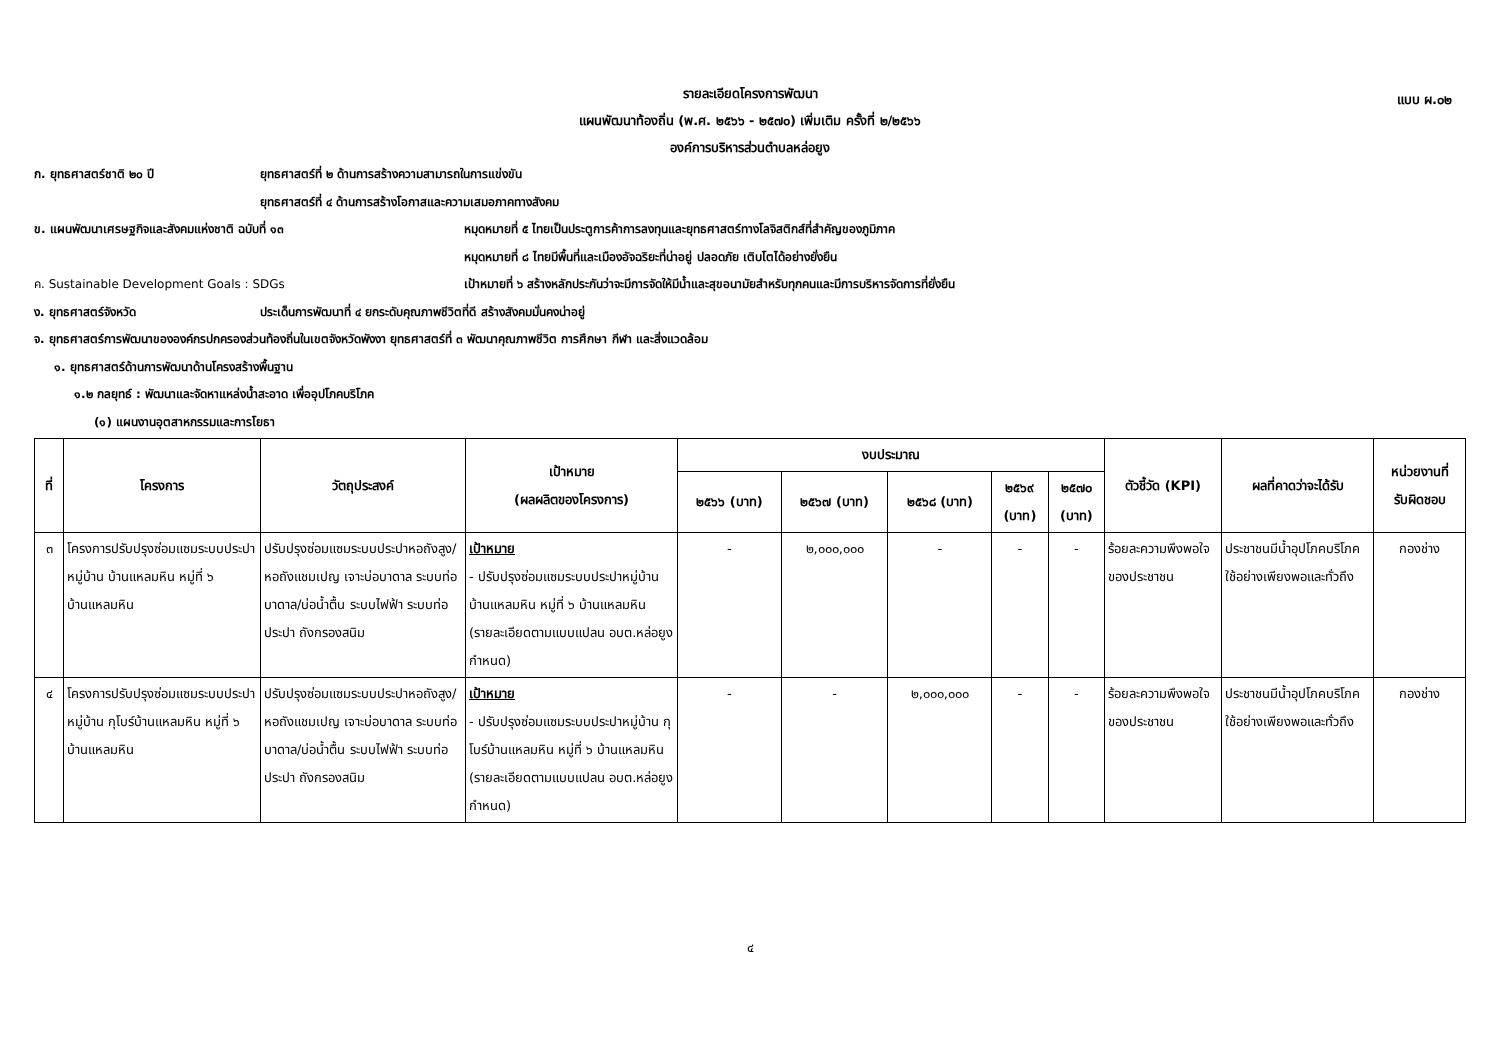แบบ ผ.๐๒
รายละเอียดโครงการพัฒนา
แผนพัฒนาท้องถิ่น (พ.ศ. ๒๕๖๖ - ๒๕๗๐) เพิ่มเติม ครั้งที่ ๒/๒๕๖๖
องค์การบริหารส่วนตำบลหล่อยูง
ก. ยุทธศาสตร์ชาติ ๒๐ ปี ยุทธศาสตร์ที่ ๒ ด้านการสร้างความสามารถในการแข่งขัน
ยุทธศาสตร์ที่ ๔ ด้านการสร้างโอกาสและความเสมอภาคทางสังคม
ข. แผนพัฒนาเศรษฐกิจและสังคมแห่งชาติ ฉบับที่ ๑๓ หมุดหมายที่ ๕ ไทยเป็นประตูการค้าการลงทุนและยุทธศาสตร์ทางโลจิสติกส์ที่สำคัญของภูมิภาค
หมุดหมายที่ ๘ ไทยมีพื้นที่และเมืองอัจฉริยะที่น่าอยู่ ปลอดภัย เติบโตได้อย่างยั่งยืน
ค. Sustainable Development Goals : SDGs เป้าหมายที่ ๖ สร้างหลักประกันว่าจะมีการจัดให้มีน้ำและสุขอนามัยสำหรับทุกคนและมีการบริหารจัดการที่ยั่งยืน
ง. ยุทธศาสตร์จังหวัด ประเด็นการพัฒนาที่ ๔ ยกระดับคุณภาพชีวิตที่ดี สร้างสังคมมั่นคงน่าอยู่
จ. ยุทธศาสตร์การพัฒนาขององค์กรปกครองส่วนท้องถิ่นในเขตจังหวัดพังงา ยุทธศาสตร์ที่ ๓ พัฒนาคุณภาพชีวิต การศึกษา กีฬา และสิ่งแวดล้อม
๑. ยุทธศาสตร์ด้านการพัฒนาด้านโครงสร้างพื้นฐาน
๑.๒ กลยุทธ์ : พัฒนาและจัดหาแหล่งน้ำสะอาด เพื่ออุปโภคบริโภค
(๑) แผนงานอุตสาหกรรมและการโยธา
| ที่ | โครงการ | วัตถุประสงค์ | เป้าหมาย (ผลผลิตของโครงการ) | งบประมาณ | | | | | ตัวชี้วัด (KPI) | ผลที่คาดว่าจะได้รับ | หน่วยงานที่ รับผิดชอบ |
| --- | --- | --- | --- | --- | --- | --- | --- | --- | --- | --- | --- |
| | | | | ๒๕๖๖ (บาท) | ๒๕๖๗ (บาท) | ๒๕๖๘ (บาท) | ๒๕๖๙ (บาท) | ๒๕๗๐ (บาท) | | | |
| ๓ | โครงการปรับปรุงซ่อมแซมระบบประปาหมู่บ้าน บ้านแหลมหิน หมู่ที่ ๖ บ้านแหลมหิน | ปรับปรุงซ่อมแซมระบบประปาหอถังสูง/หอถังแชมเปญ เจาะบ่อบาดาล ระบบท่อบาดาล/บ่อน้ำตื้น ระบบไฟฟ้า ระบบท่อประปา ถังกรองสนิม | เป้าหมาย - ปรับปรุงซ่อมแซมระบบประปาหมู่บ้าน บ้านแหลมหิน หมู่ที่ ๖ บ้านแหลมหิน (รายละเอียดตามแบบแปลน อบต.หล่อยูงกำหนด) | - | ๒,๐๐๐,๐๐๐ | - | - | - | ร้อยละความพึงพอใจของประชาชน | ประชาชนมีน้ำอุปโภคบริโภคใช้อย่างเพียงพอและทั่วถึง | กองช่าง |
| ๔ | โครงการปรับปรุงซ่อมแซมระบบประปาหมู่บ้าน กุโบร์บ้านแหลมหิน หมู่ที่ ๖ บ้านแหลมหิน | ปรับปรุงซ่อมแซมระบบประปาหอถังสูง/หอถังแชมเปญ เจาะบ่อบาดาล ระบบท่อบาดาล/บ่อน้ำตื้น ระบบไฟฟ้า ระบบท่อประปา ถังกรองสนิม | เป้าหมาย - ปรับปรุงซ่อมแซมระบบประปาหมู่บ้าน กุโบร์บ้านแหลมหิน หมู่ที่ ๖ บ้านแหลมหิน (รายละเอียดตามแบบแปลน อบต.หล่อยูงกำหนด) | - | - | ๒,๐๐๐,๐๐๐ | - | - | ร้อยละความพึงพอใจของประชาชน | ประชาชนมีน้ำอุปโภคบริโภคใช้อย่างเพียงพอและทั่วถึง | กองช่าง |
๔